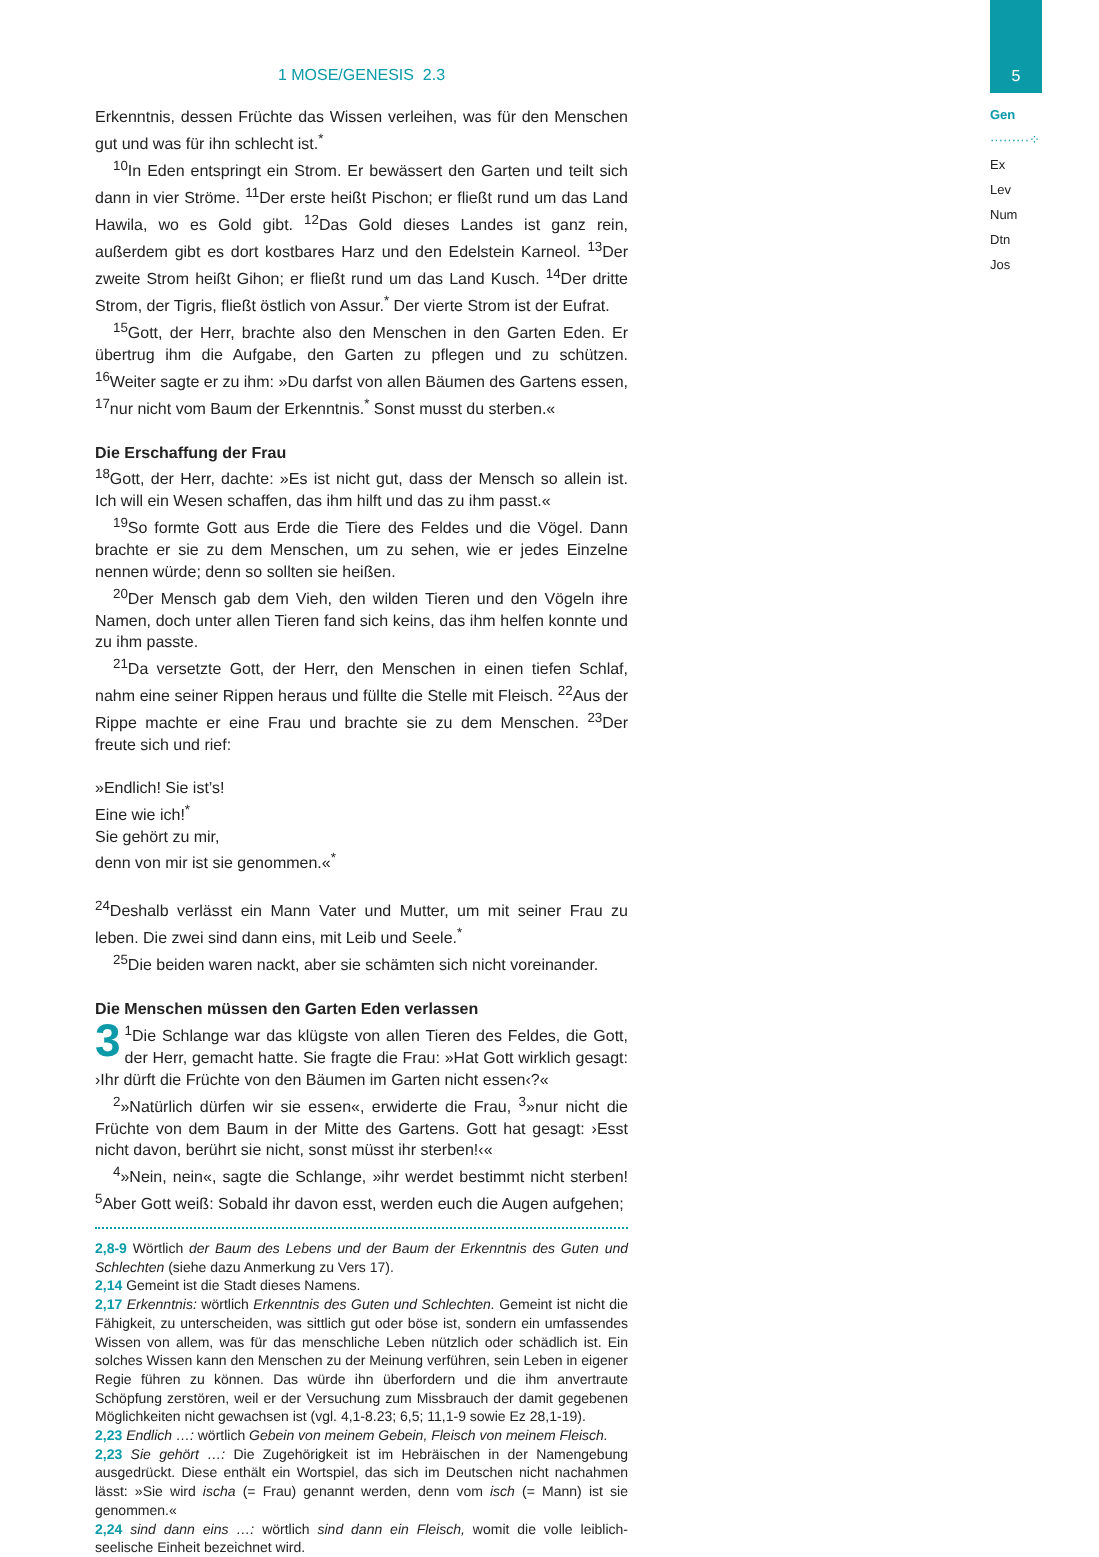5
Gen
·········⁘
Ex
Lev
Num
Dtn
Jos
1 MOSE/GENESIS 2.3
Erkenntnis, dessen Früchte das Wissen verleihen, was für den Menschen gut und was für ihn schlecht ist.<sup>*</sup>
<sup>10</sup> In Eden entspringt ein Strom. Er bewässert den Garten und teilt sich dann in vier Ströme. <sup>11</sup>Der erste heißt Pischon; er fließt rund um das Land Hawila, wo es Gold gibt. <sup>12</sup>Das Gold dieses Landes ist ganz rein, außerdem gibt es dort kostbares Harz und den Edelstein Karneol. <sup>13</sup>Der zweite Strom heißt Gihon; er fließt rund um das Land Kusch. <sup>14</sup>Der dritte Strom, der Tigris, fließt östlich von Assur.<sup>*</sup> Der vierte Strom ist der Eufrat.
<sup>15</sup> Gott, der Herr, brachte also den Menschen in den Garten Eden. Er übertrug ihm die Aufgabe, den Garten zu pflegen und zu schützen. <sup>16</sup>Weiter sagte er zu ihm: »Du darfst von allen Bäumen des Gartens essen, <sup>17</sup>nur nicht vom Baum der Erkenntnis.<sup>*</sup> Sonst musst du sterben.«
Die Erschaffung der Frau
<sup>18</sup> Gott, der Herr, dachte: »Es ist nicht gut, dass der Mensch so allein ist. Ich will ein Wesen schaffen, das ihm hilft und das zu ihm passt.«
<sup>19</sup> So formte Gott aus Erde die Tiere des Feldes und die Vögel. Dann brachte er sie zu dem Menschen, um zu sehen, wie er jedes Einzelne nennen würde; denn so sollten sie heißen.
<sup>20</sup> Der Mensch gab dem Vieh, den wilden Tieren und den Vögeln ihre Namen, doch unter allen Tieren fand sich keins, das ihm helfen konnte und zu ihm passte.
<sup>21</sup> Da versetzte Gott, der Herr, den Menschen in einen tiefen Schlaf, nahm eine seiner Rippen heraus und füllte die Stelle mit Fleisch. <sup>22</sup>Aus der Rippe machte er eine Frau und brachte sie zu dem Menschen. <sup>23</sup>Der freute sich und rief:
»Endlich! Sie ist’s!
Eine wie ich!<sup>*</sup>
Sie gehört zu mir,
denn von mir ist sie genommen.«<sup>*</sup>
<sup>24</sup> Deshalb verlässt ein Mann Vater und Mutter, um mit seiner Frau zu leben. Die zwei sind dann eins, mit Leib und Seele.<sup>*</sup>
<sup>25</sup> Die beiden waren nackt, aber sie schämten sich nicht voreinander.
Die Menschen müssen den Garten Eden verlassen
3<sup>1</sup>Die Schlange war das klügste von allen Tieren des Feldes, die Gott, der Herr, gemacht hatte. Sie fragte die Frau: »Hat Gott wirklich gesagt: ›Ihr dürft die Früchte von den Bäumen im Garten nicht essen‹?«
<sup>2</sup>»Natürlich dürfen wir sie essen«, erwiderte die Frau, <sup>3</sup>»nur nicht die Früchte von dem Baum in der Mitte des Gartens. Gott hat gesagt: ›Esst nicht davon, berührt sie nicht, sonst müsst ihr sterben!‹«
<sup>4</sup>»Nein, nein«, sagte die Schlange, »ihr werdet bestimmt nicht sterben! <sup>5</sup>Aber Gott weiß: Sobald ihr davon esst, werden euch die Augen aufgehen;
2,8-9 Wörtlich der Baum des Lebens und der Baum der Erkenntnis des Guten und Schlechten (siehe dazu Anmerkung zu Vers 17).
2,14 Gemeint ist die Stadt dieses Namens.
2,17 Erkenntnis: wörtlich Erkenntnis des Guten und Schlechten. Gemeint ist nicht die Fähigkeit, zu unterscheiden, was sittlich gut oder böse ist, sondern ein umfassendes Wissen von allem, was für das menschliche Leben nützlich oder schädlich ist. Ein solches Wissen kann den Menschen zu der Meinung verführen, sein Leben in eigener Regie führen zu können. Das würde ihn überfordern und die ihm anvertraute Schöpfung zerstören, weil er der Versuchung zum Missbrauch der damit gegebenen Möglichkeiten nicht gewachsen ist (vgl. 4,1-8.23; 6,5; 11,1-9 sowie Ez 28,1-19).
2,23 Endlich …: wörtlich Gebein von meinem Gebein, Fleisch von meinem Fleisch.
2,23 Sie gehört …: Die Zugehörigkeit ist im Hebräischen in der Namengebung ausgedrückt. Diese enthält ein Wortspiel, das sich im Deutschen nicht nachahmen lässt: »Sie wird ischa (= Frau) genannt werden, denn vom isch (= Mann) ist sie genommen.«
2,24 sind dann eins …: wörtlich sind dann ein Fleisch, womit die volle leiblich-seelische Einheit bezeichnet wird.